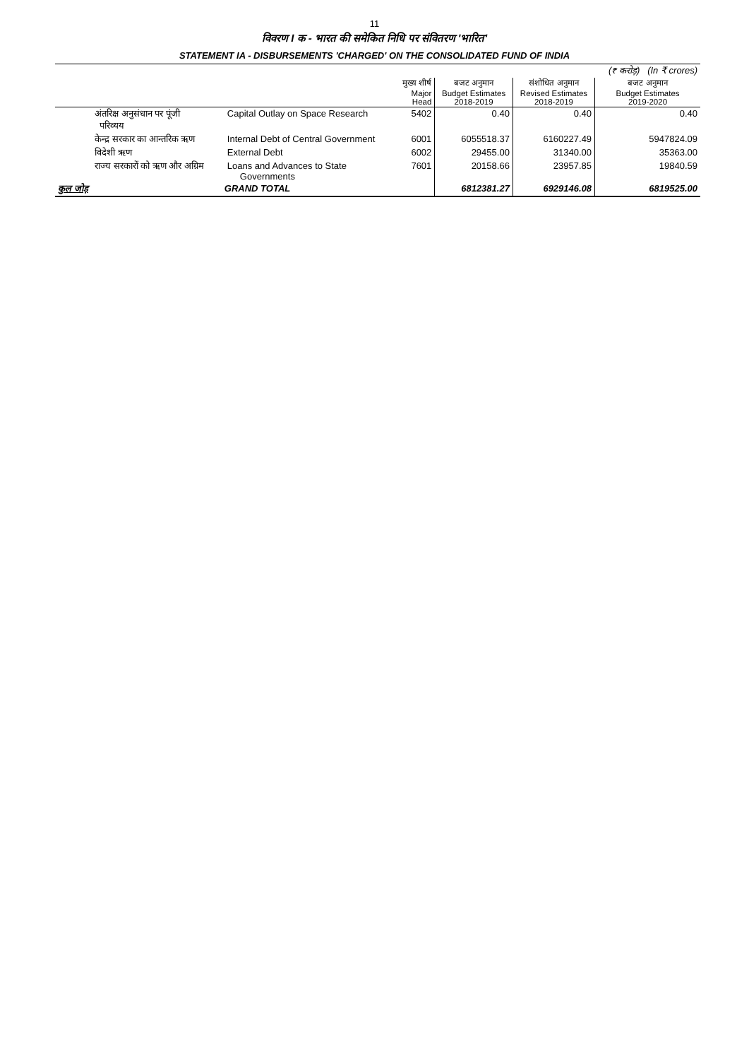11
विवरण I क - भारत की समेकित निधि पर संवितरण 'भारित'
STATEMENT IA - DISBURSEMENTS 'CHARGED' ON THE CONSOLIDATED FUND OF INDIA
| | | | | | (₹ करोड़) (In ₹ crores) |
| | | मुख्य शीर्ष Major Head | बजट अनुमान Budget Estimates 2018-2019 | संशोधित अनुमान Revised Estimates 2018-2019 | बजट अनुमान Budget Estimates 2019-2020 |
| अंतरिक्ष अनुसंधान पर पूंजी परिव्यय | Capital Outlay on Space Research | 5402 | 0.40 | 0.40 | 0.40 |
| केन्द्र सरकार का आन्तरिक ऋण | Internal Debt of Central Government | 6001 | 6055518.37 | 6160227.49 | 5947824.09 |
| विदेशी ऋण | External Debt | 6002 | 29455.00 | 31340.00 | 35363.00 |
| राज्य सरकारों को ऋण और अग्रिम | Loans and Advances to State Governments | 7601 | 20158.66 | 23957.85 | 19840.59 |
| कुल जोड़ | GRAND TOTAL | | 6812381.27 | 6929146.08 | 6819525.00 |